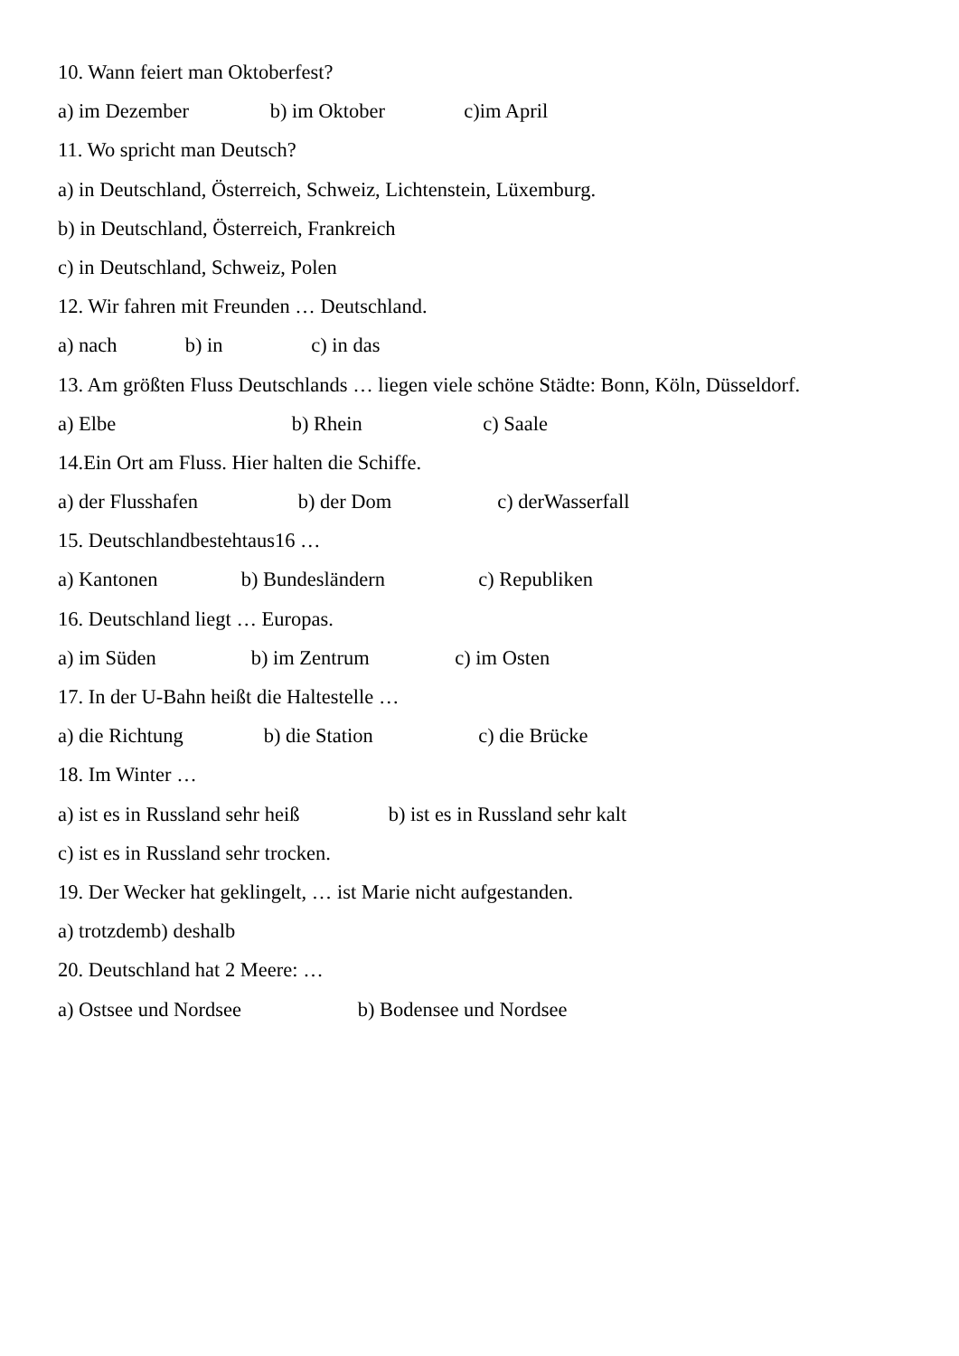10. Wann feiert man Oktoberfest?
a) im Dezember b) im Oktober c)im April
11. Wo spricht man Deutsch?
a) in Deutschland, Österreich, Schweiz, Lichtenstein, Lüxemburg.
b) in Deutschland, Österreich, Frankreich
c) in Deutschland, Schweiz, Polen
12. Wir fahren mit Freunden … Deutschland.
a) nach b) in c) in das
13. Am größten Fluss Deutschlands … liegen viele schöne Städte: Bonn, Köln, Düsseldorf.
a) Elbe b) Rhein c) Saale
14.Ein Ort am Fluss. Hier halten die Schiffe.
a) der Flusshafen b) der Dom c) derWasserfall
15. Deutschlandbestehtaus16 …
a) Kantonen b) Bundesländern c) Republiken
16. Deutschland liegt … Europas.
a) im Süden b) im Zentrum c) im Osten
17. In der U-Bahn heißt die Haltestelle …
a) die Richtung b) die Station c) die Brücke
18. Im Winter …
a) ist es in Russland sehr heiß b) ist es in Russland sehr kalt
c) ist es in Russland sehr trocken.
19. Der Wecker hat geklingelt, … ist Marie nicht aufgestanden.
a) trotzdemb) deshalb
20. Deutschland hat 2 Meere: …
a) Ostsee und Nordsee b) Bodensee und Nordsee